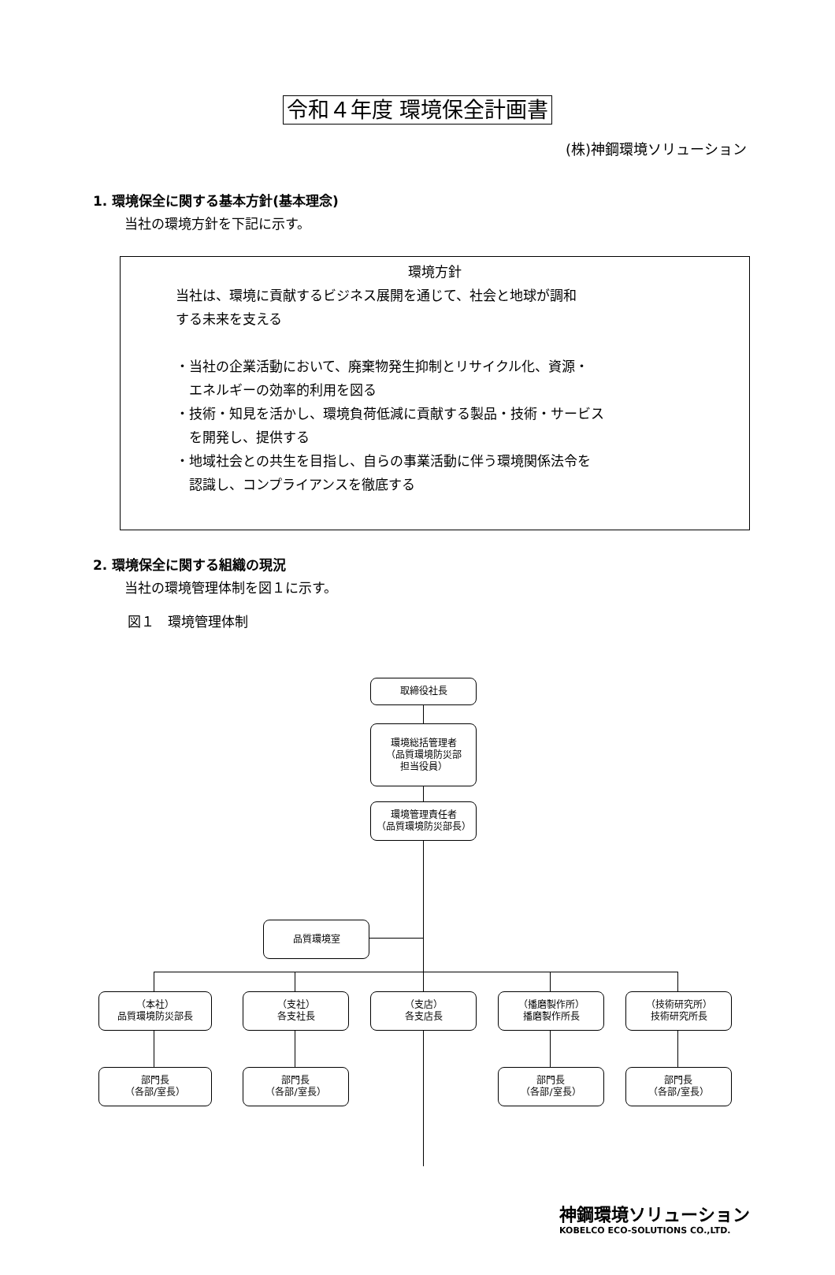令和４年度 環境保全計画書
(株)神鋼環境ソリューション
1. 環境保全に関する基本方針(基本理念)
当社の環境方針を下記に示す。
環境方針
当社は、環境に貢献するビジネス展開を通じて、社会と地球が調和
する未来を支える
・当社の企業活動において、廃棄物発生抑制とリサイクル化、資源・
　エネルギーの効率的利用を図る
・技術・知見を活かし、環境負荷低減に貢献する製品・技術・サービス
　を開発し、提供する
・地域社会との共生を目指し、自らの事業活動に伴う環境関係法令を
　認識し、コンプライアンスを徹底する
2. 環境保全に関する組織の現況
当社の環境管理体制を図１に示す。
図１　環境管理体制
取締役社長
環境総括管理者
（品質環境防災部
担当役員）
環境管理責任者
（品質環境防災部長）
品質環境室
（本社）
品質環境防災部長
（支社）
各支社長
（支店）
各支店長
（播磨製作所）
播磨製作所長
（技術研究所）
技術研究所長
部門長
（各部/室長）
部門長
（各部/室長）
部門長
（各部/室長）
部門長
（各部/室長）
神鋼環境ソリューション
KOBELCO ECO-SOLUTIONS CO.,LTD.